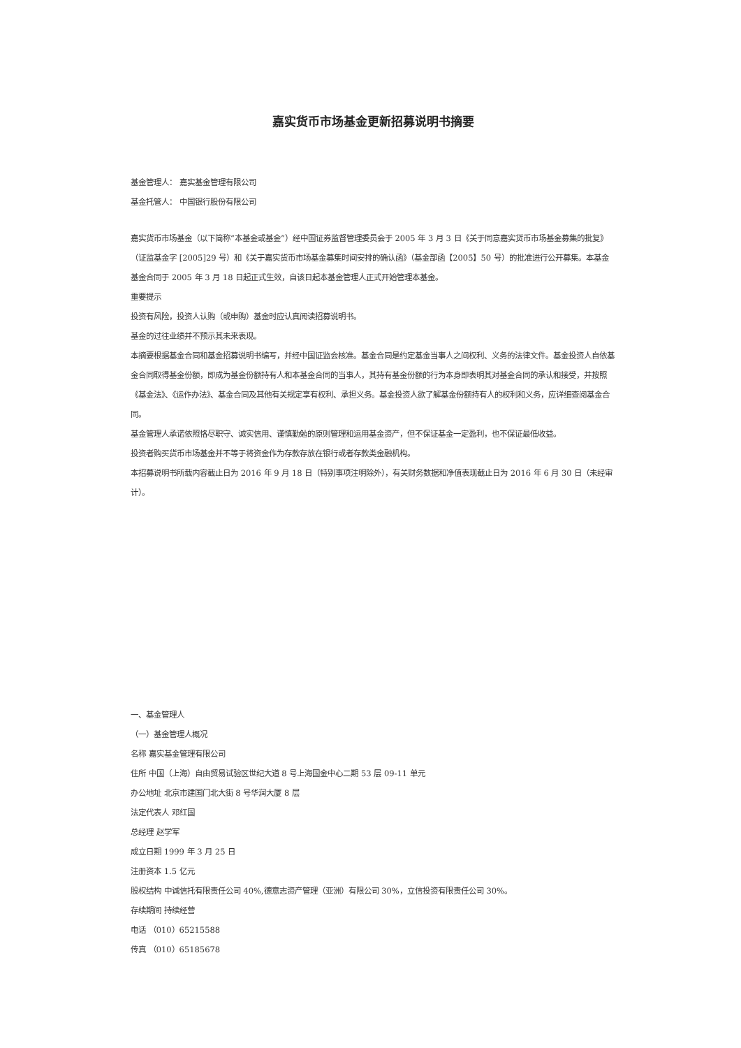嘉实货币市场基金更新招募说明书摘要
基金管理人： 嘉实基金管理有限公司
基金托管人： 中国银行股份有限公司
嘉实货币市场基金（以下简称“本基金或基金”）经中国证券监督管理委员会于 2005 年 3 月 3 日《关于同意嘉实货币市场基金募集的批复》（证监基金字 [2005]29 号）和《关于嘉实货币市场基金募集时间安排的确认函》（基金部函【2005】50 号）的批准进行公开募集。本基金基金合同于 2005 年 3 月 18 日起正式生效，自该日起本基金管理人正式开始管理本基金。
重要提示
投资有风险，投资人认购（或申购）基金时应认真阅读招募说明书。
基金的过往业绩并不预示其未来表现。
本摘要根据基金合同和基金招募说明书编写，并经中国证监会核准。基金合同是约定基金当事人之间权利、义务的法律文件。基金投资人自依基金合同取得基金份额，即成为基金份额持有人和本基金合同的当事人，其持有基金份额的行为本身即表明其对基金合同的承认和接受，并按照《基金法》、《运作办法》、基金合同及其他有关规定享有权利、承担义务。基金投资人欲了解基金份额持有人的权利和义务，应详细查阅基金合同。
基金管理人承诺依照恪尽职守、诚实信用、谨慎勤勉的原则管理和运用基金资产，但不保证基金一定盈利，也不保证最低收益。
投资者购买货币市场基金并不等于将资金作为存款存放在银行或者存款类金融机构。
本招募说明书所载内容截止日为 2016 年 9 月 18 日（特别事项注明除外），有关财务数据和净值表现截止日为 2016 年 6 月 30 日（未经审计）。
一、基金管理人
（一）基金管理人概况
名称 嘉实基金管理有限公司
住所 中国（上海）自由贸易试验区世纪大道 8 号上海国金中心二期 53 层 09-11 单元
办公地址 北京市建国门北大街 8 号华润大厦 8 层
法定代表人 邓红国
总经理 赵学军
成立日期 1999 年 3 月 25 日
注册资本 1.5 亿元
股权结构 中诚信托有限责任公司 40%,德意志资产管理（亚洲）有限公司 30%，立信投资有限责任公司 30%。
存续期间 持续经营
电话 （010）65215588
传真 （010）65185678